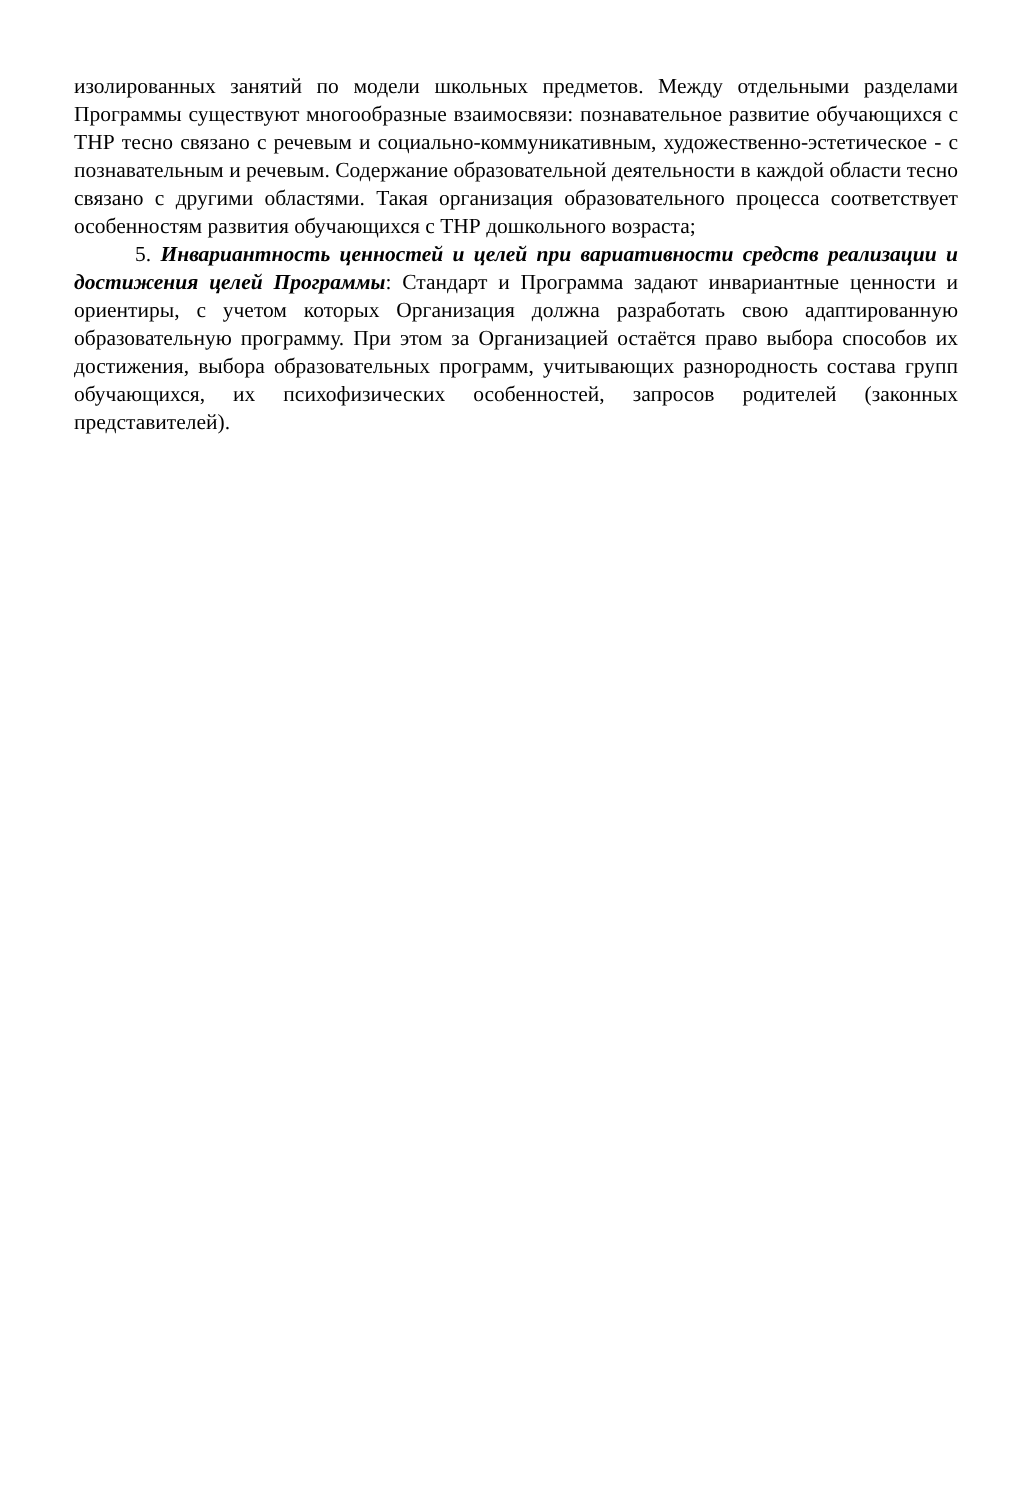изолированных занятий по модели школьных предметов. Между отдельными разделами Программы существуют многообразные взаимосвязи: познавательное развитие обучающихся с ТНР тесно связано с речевым и социально-коммуникативным, художественно-эстетическое - с познавательным и речевым. Содержание образовательной деятельности в каждой области тесно связано с другими областями. Такая организация образовательного процесса соответствует особенностям развития обучающихся с ТНР дошкольного возраста;
5. Инвариантность ценностей и целей при вариативности средств реализации и достижения целей Программы: Стандарт и Программа задают инвариантные ценности и ориентиры, с учетом которых Организация должна разработать свою адаптированную образовательную программу. При этом за Организацией остаётся право выбора способов их достижения, выбора образовательных программ, учитывающих разнородность состава групп обучающихся, их психофизических особенностей, запросов родителей (законных представителей).